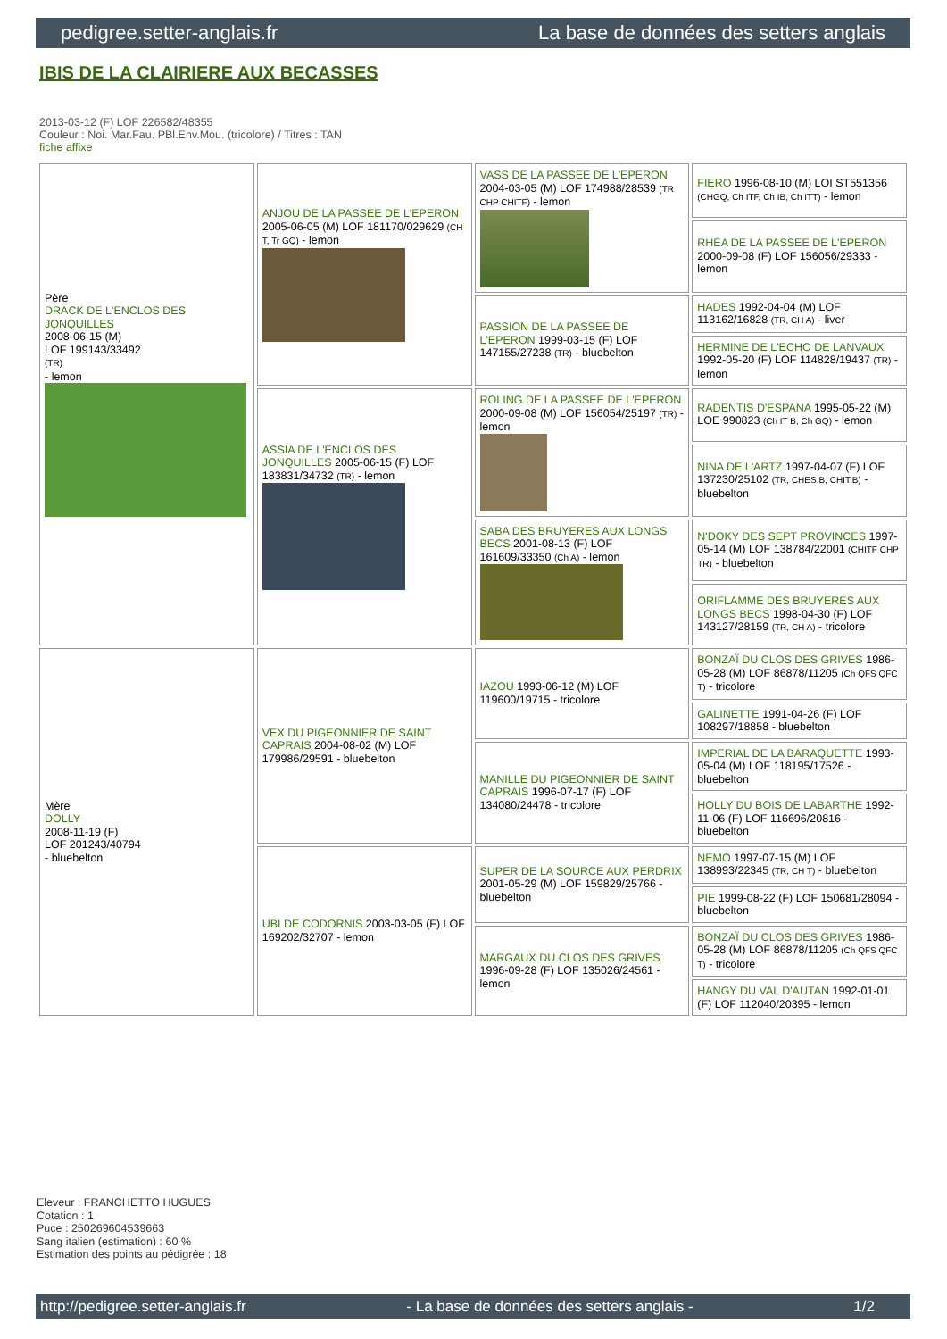pedigree.setter-anglais.fr La base de données des setters anglais
IBIS DE LA CLAIRIERE AUX BECASSES
2013-03-12 (F) LOF 226582/48355
Couleur : Noi. Mar.Fau. PBl.Env.Mou. (tricolore) / Titres : TAN
fiche affixe
| Père DRACK DE L'ENCLOS DES JONQUILLES 2008-06-15 (M) LOF 199143/33492 (TR) - lemon | ANJOU DE LA PASSEE DE L'EPERON 2005-06-05 (M) LOF 181170/029629 (CH T, Tr GQ) - lemon | VASS DE LA PASSEE DE L'EPERON 2004-03-05 (M) LOF 174988/28539 (TR CHP CHITF) - lemon | FIERO 1996-08-10 (M) LOI ST551356 (CHGQ, Ch ITF, Ch IB, Ch ITT) - lemon |
| | | | RHÉA DE LA PASSEE DE L'EPERON 2000-09-08 (F) LOF 156056/29333 - lemon |
| | | PASSION DE LA PASSEE DE L'EPERON 1999-03-15 (F) LOF 147155/27238 (TR) - bluebelton | HADES 1992-04-04 (M) LOF 113162/16828 (TR, CH A) - liver |
| | | | HERMINE DE L'ECHO DE LANVAUX 1992-05-20 (F) LOF 114828/19437 (TR) - lemon |
| | ASSIA DE L'ENCLOS DES JONQUILLES 2005-06-15 (F) LOF 183831/34732 (TR) - lemon | ROLING DE LA PASSEE DE L'EPERON 2000-09-08 (M) LOF 156054/25197 (TR) - lemon | RADENTIS D'ESPANA 1995-05-22 (M) LOE 990823 (Ch IT B, Ch GQ) - lemon |
| | | | NINA DE L'ARTZ 1997-04-07 (F) LOF 137230/25102 (TR, CHES.B, CHIT.B) - bluebelton |
| | | SABA DES BRUYERES AUX LONGS BECS 2001-08-13 (F) LOF 161609/33350 (Ch A) - lemon | N'DOKY DES SEPT PROVINCES 1997-05-14 (M) LOF 138784/22001 (CHITF CHP TR) - bluebelton |
| | | | ORIFLAMME DES BRUYERES AUX LONGS BECS 1998-04-30 (F) LOF 143127/28159 (TR, CH A) - tricolore |
| Mère DOLLY 2008-11-19 (F) LOF 201243/40794 - bluebelton | VEX DU PIGEONNIER DE SAINT CAPRAIS 2004-08-02 (M) LOF 179986/29591 - bluebelton | IAZOU 1993-06-12 (M) LOF 119600/19715 - tricolore | BONZAÏ DU CLOS DES GRIVES 1986-05-28 (M) LOF 86878/11205 (Ch QFS QFC T) - tricolore |
| | | | GALINETTE 1991-04-26 (F) LOF 108297/18858 - bluebelton |
| | | MANILLE DU PIGEONNIER DE SAINT CAPRAIS 1996-07-17 (F) LOF 134080/24478 - tricolore | IMPERIAL DE LA BARAQUETTE 1993-05-04 (M) LOF 118195/17526 - bluebelton |
| | | | HOLLY DU BOIS DE LABARTHE 1992-11-06 (F) LOF 116696/20816 - bluebelton |
| | UBI DE CODORNIS 2003-03-05 (F) LOF 169202/32707 - lemon | SUPER DE LA SOURCE AUX PERDRIX 2001-05-29 (M) LOF 159829/25766 - bluebelton | NEMO 1997-07-15 (M) LOF 138993/22345 (TR, CH T) - bluebelton |
| | | | PIE 1999-08-22 (F) LOF 150681/28094 - bluebelton |
| | | MARGAUX DU CLOS DES GRIVES 1996-09-28 (F) LOF 135026/24561 - lemon | BONZAÏ DU CLOS DES GRIVES 1986-05-28 (M) LOF 86878/11205 (Ch QFS QFC T) - tricolore |
| | | | HANGY DU VAL D'AUTAN 1992-01-01 (F) LOF 112040/20395 - lemon |
Eleveur : FRANCHETTO HUGUES
Cotation : 1
Puce : 250269604539663
Sang italien (estimation) : 60 %
Estimation des points au pédigrée : 18
http://pedigree.setter-anglais.fr - La base de données des setters anglais - 1/2